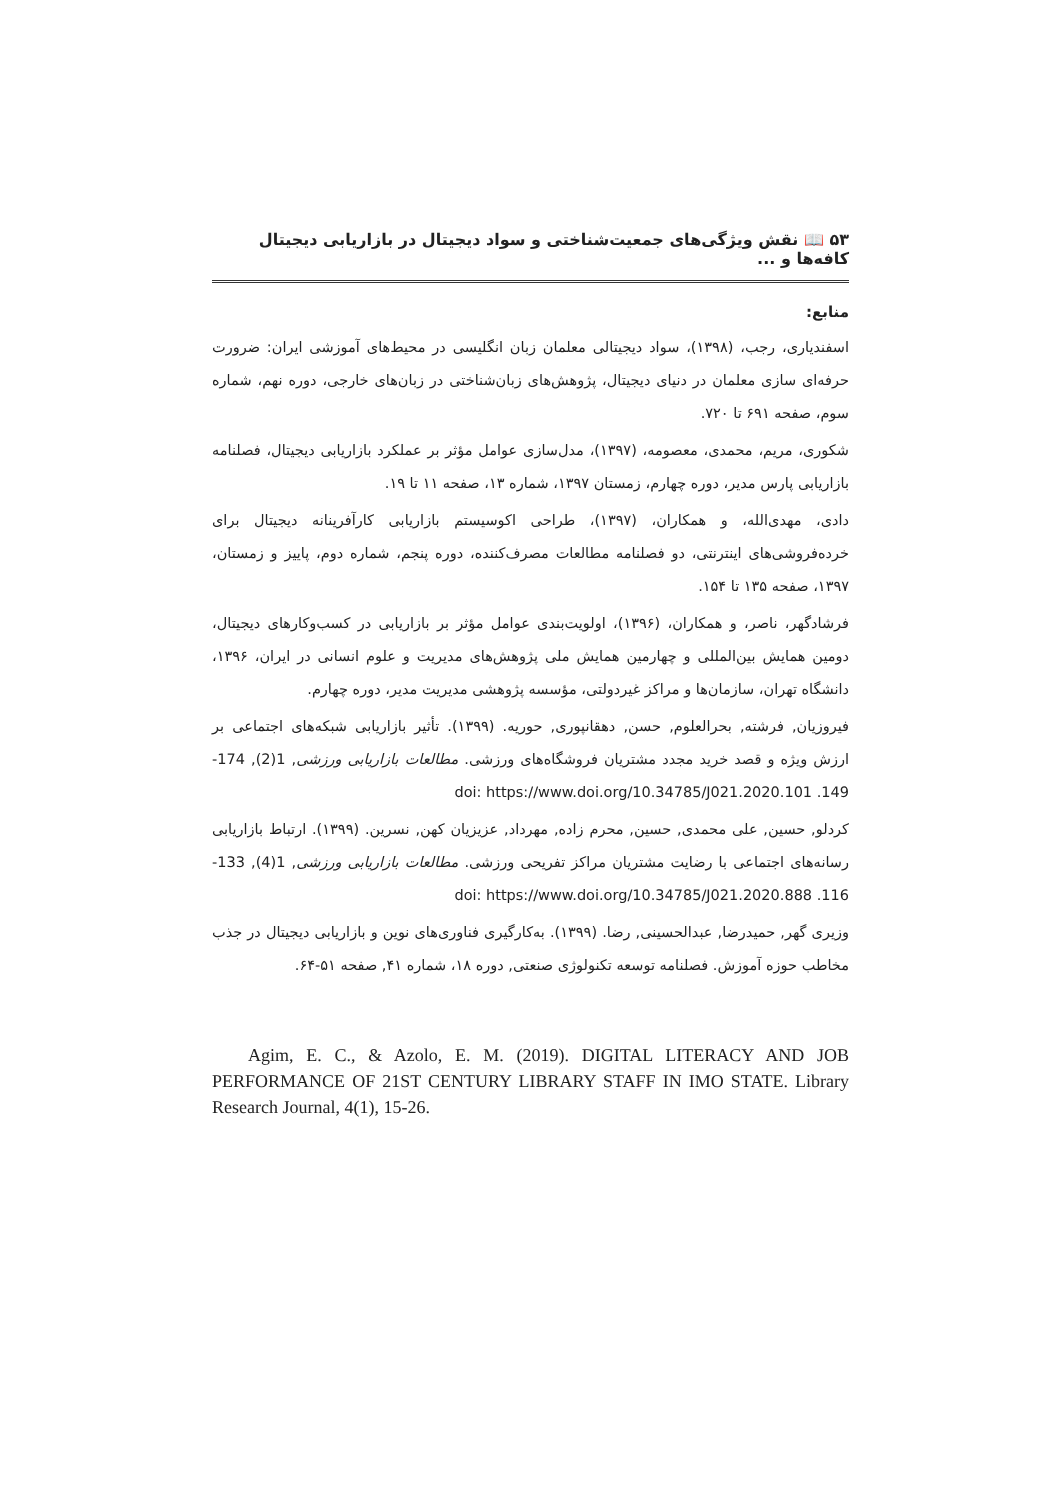۵۳ 📖 نقش ویژگی‌های جمعیت‌شناختی و سواد دیجیتال در بازاریابی دیجیتال کافه‌ها و ...
منابع:
اسفندیاری، رجب، (۱۳۹۸)، سواد دیجیتالی معلمان زبان انگلیسی در محیط‌های آموزشی ایران: ضرورت حرفه‌ای سازی معلمان در دنیای دیجیتال، پژوهش‌های زبان‌شناختی در زبان‌های خارجی، دوره نهم، شماره سوم، صفحه ۶۹۱ تا ۷۲۰.
شکوری، مریم، محمدی، معصومه، (۱۳۹۷)، مدل‌سازی عوامل مؤثر بر عملکرد بازاریابی دیجیتال، فصلنامه بازاریابی پارس مدیر، دوره چهارم، زمستان ۱۳۹۷، شماره ۱۳، صفحه ۱۱ تا ۱۹.
دادی، مهدی‌الله، و همکاران، (۱۳۹۷)، طراحی اکوسیستم بازاریابی کارآفرینانه دیجیتال برای خرده‌فروشی‌های اینترنتی، دو فصلنامه مطالعات مصرف‌کننده، دوره پنجم، شماره دوم، پاییز و زمستان، ۱۳۹۷، صفحه ۱۳۵ تا ۱۵۴.
فرشادگهر، ناصر، و همکاران، (۱۳۹۶)، اولویت‌بندی عوامل مؤثر بر بازاریابی در کسب‌وکارهای دیجیتال، دومین همایش بین‌المللی و چهارمین همایش ملی پژوهش‌های مدیریت و علوم انسانی در ایران، ۱۳۹۶، دانشگاه تهران، سازمان‌ها و مراکز غیردولتی، مؤسسه پژوهشی مدیریت مدیر، دوره چهارم.
فیروزیان, فرشته, بحرالعلوم, حسن, دهقانپوری, حوریه. (۱۳۹۹). تأثیر بازاریابی شبکه‌های اجتماعی بر ارزش ویژه و قصد خرید مجدد مشتریان فروشگاه‌های ورزشی. مطالعات بازاریابی ورزشی, 1(2), 174-149. doi: https://www.doi.org/10.34785/J021.2020.101
کردلو, حسین, علی محمدی, حسین, محرم زاده, مهرداد, عزیزیان کهن, نسرین. (۱۳۹۹). ارتباط بازاریابی رسانه‌های اجتماعی با رضایت مشتریان مراکز تفریحی ورزشی. مطالعات بازاریابی ورزشی, 1(4), 133-116. doi: https://www.doi.org/10.34785/J021.2020.888
وزیری گهر, حمیدرضا, عبدالحسینی, رضا. (۱۳۹۹). به‌کارگیری فناوری‌های نوین و بازاریابی دیجیتال در جذب مخاطب حوزه آموزش. فصلنامه توسعه تکنولوژی صنعتی, دوره ۱۸، شماره ۴۱, صفحه ۵۱-۶۴.
Agim, E. C., & Azolo, E. M. (2019). DIGITAL LITERACY AND JOB PERFORMANCE OF 21ST CENTURY LIBRARY STAFF IN IMO STATE. Library Research Journal, 4(1), 15-26.